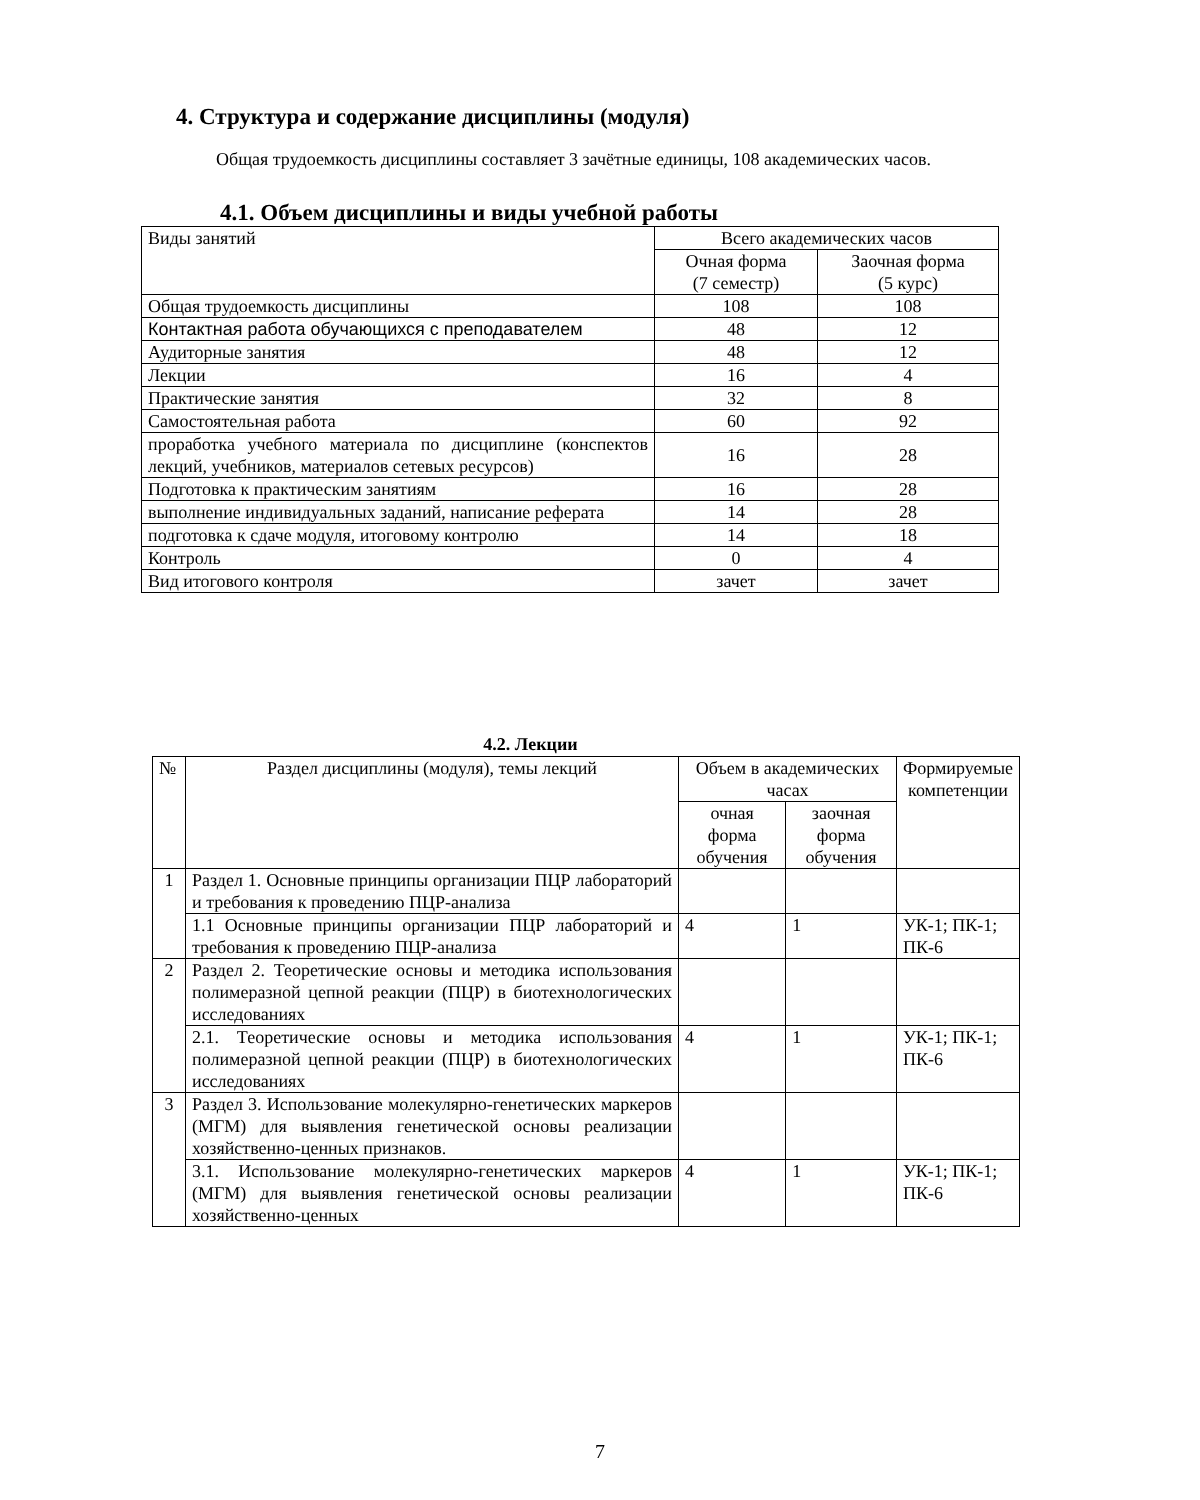4. Структура и содержание дисциплины (модуля)
Общая трудоемкость дисциплины составляет 3 зачётные единицы, 108 академических часов.
4.1. Объем дисциплины и виды учебной работы
| Виды занятий | Всего академических часов | |
| | Очная форма (7 семестр) | Заочная форма (5 курс) |
| Общая трудоемкость дисциплины | 108 | 108 |
| Контактная работа обучающихся с преподавателем | 48 | 12 |
| Аудиторные занятия | 48 | 12 |
| Лекции | 16 | 4 |
| Практические занятия | 32 | 8 |
| Самостоятельная работа | 60 | 92 |
| проработка учебного материала по дисциплине (конспектов лекций, учебников, материалов сетевых ресурсов) | 16 | 28 |
| Подготовка к практическим занятиям | 16 | 28 |
| выполнение индивидуальных заданий, написание реферата | 14 | 28 |
| подготовка к сдаче модуля, итоговому контролю | 14 | 18 |
| Контроль | 0 | 4 |
| Вид итогового контроля | зачет | зачет |
4.2. Лекции
| № | Раздел дисциплины (модуля), темы лекций | Объем в академических часах | | Формируемые компетенции |
| | | очная форма обучения | заочная форма обучения | |
| 1 | Раздел 1. Основные принципы организации ПЦР лабораторий и требования к проведению ПЦР-анализа | | | |
| | 1.1 Основные принципы организации ПЦР лабораторий и требования к проведению ПЦР-анализа | 4 | 1 | УК-1; ПК-1; ПК-6 |
| 2 | Раздел 2. Теоретические основы и методика использования полимеразной цепной реакции (ПЦР) в биотехнологических исследованиях | | | |
| | 2.1. Теоретические основы и методика использования полимеразной цепной реакции (ПЦР) в биотехнологических исследованиях | 4 | 1 | УК-1; ПК-1; ПК-6 |
| 3 | Раздел 3. Использование молекулярно-генетических маркеров (МГМ) для выявления генетической основы реализации хозяйственно-ценных признаков. | | | |
| | 3.1. Использование молекулярно-генетических маркеров (МГМ) для выявления генетической основы реализации хозяйственно-ценных | 4 | 1 | УК-1; ПК-1; ПК-6 |
7